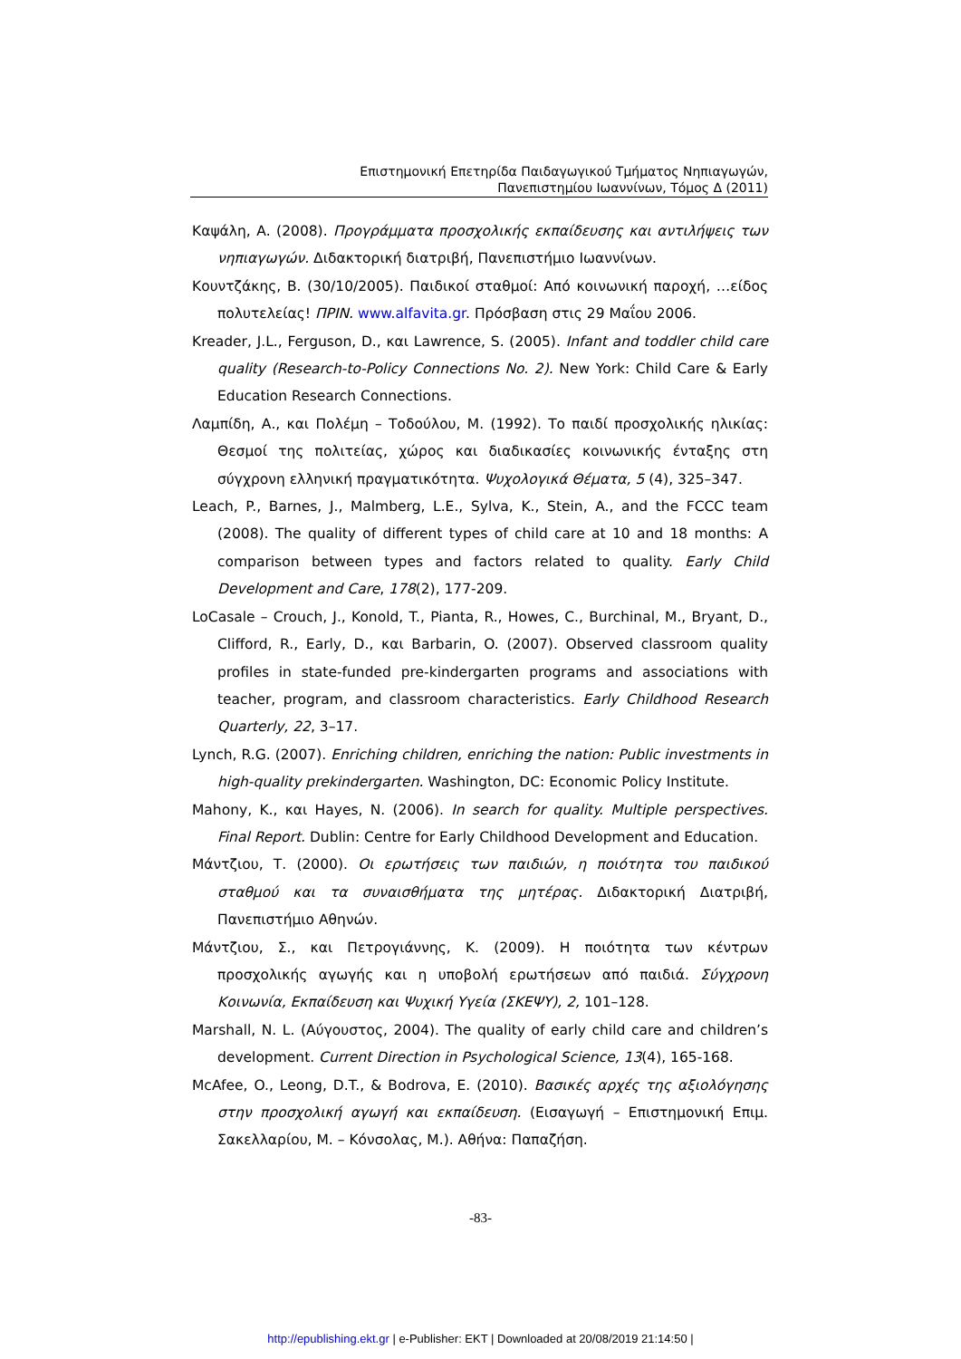Επιστημονική Επετηρίδα Παιδαγωγικού Τμήματος Νηπιαγωγών,
Πανεπιστημίου Ιωαννίνων, Τόμος Δ (2011)
Καψάλη, Α. (2008). Προγράμματα προσχολικής εκπαίδευσης και αντιλήψεις των νηπιαγωγών. Διδακτορική διατριβή, Πανεπιστήμιο Ιωαννίνων.
Κουντζάκης, Β. (30/10/2005). Παιδικοί σταθμοί: Από κοινωνική παροχή, …είδος πολυτελείας! ΠΡΙΝ. www.alfavita.gr. Πρόσβαση στις 29 Μαΐου 2006.
Kreader, J.L., Ferguson, D., και Lawrence, S. (2005). Infant and toddler child care quality (Research-to-Policy Connections No. 2). New York: Child Care & Early Education Research Connections.
Λαμπίδη, Α., και Πολέμη – Τοδούλου, Μ. (1992). Το παιδί προσχολικής ηλικίας: Θεσμοί της πολιτείας, χώρος και διαδικασίες κοινωνικής ένταξης στη σύγχρονη ελληνική πραγματικότητα. Ψυχολογικά Θέματα, 5 (4), 325–347.
Leach, P., Barnes, J., Malmberg, L.E., Sylva, K., Stein, A., and the FCCC team (2008). The quality of different types of child care at 10 and 18 months: A comparison between types and factors related to quality. Early Child Development and Care, 178(2), 177-209.
LoCasale – Crouch, J., Konold, T., Pianta, R., Howes, C., Burchinal, M., Bryant, D., Clifford, R., Early, D., και Barbarin, O. (2007). Observed classroom quality profiles in state-funded pre-kindergarten programs and associations with teacher, program, and classroom characteristics. Early Childhood Research Quarterly, 22, 3–17.
Lynch, R.G. (2007). Enriching children, enriching the nation: Public investments in high-quality prekindergarten. Washington, DC: Economic Policy Institute.
Mahony, K., και Hayes, N. (2006). In search for quality. Multiple perspectives. Final Report. Dublin: Centre for Early Childhood Development and Education.
Μάντζιου, Τ. (2000). Οι ερωτήσεις των παιδιών, η ποιότητα του παιδικού σταθμού και τα συναισθήματα της μητέρας. Διδακτορική Διατριβή, Πανεπιστήμιο Αθηνών.
Μάντζιου, Σ., και Πετρογιάννης, Κ. (2009). Η ποιότητα των κέντρων προσχολικής αγωγής και η υποβολή ερωτήσεων από παιδιά. Σύγχρονη Κοινωνία, Εκπαίδευση και Ψυχική Υγεία (ΣΚΕΨΥ), 2, 101–128.
Marshall, N. L. (Αύγουστος, 2004). The quality of early child care and children’s development. Current Direction in Psychological Science, 13(4), 165-168.
McAfee, O., Leong, D.T., & Bodrova, E. (2010). Βασικές αρχές της αξιολόγησης στην προσχολική αγωγή και εκπαίδευση. (Εισαγωγή – Επιστημονική Επιμ. Σακελλαρίου, Μ. – Κόνσολας, Μ.). Αθήνα: Παπαζήση.
-83-
http://epublishing.ekt.gr | e-Publisher: EKT | Downloaded at 20/08/2019 21:14:50 |